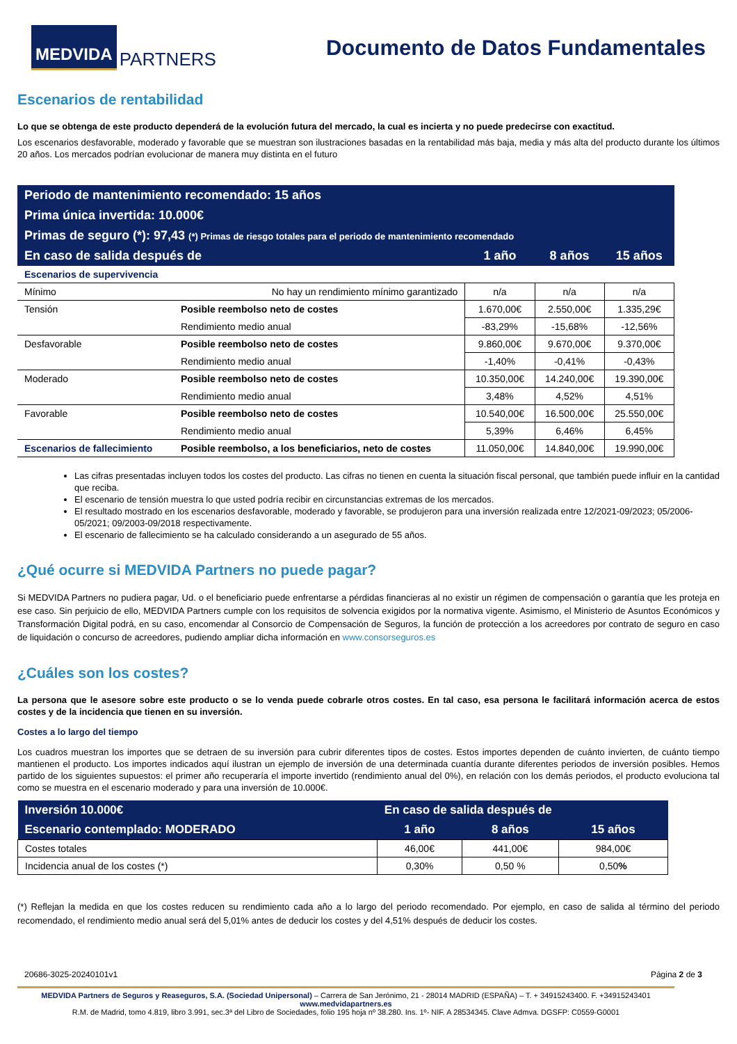MEDVIDA PARTNERS
Documento de Datos Fundamentales
Escenarios de rentabilidad
Lo que se obtenga de este producto dependerá de la evolución futura del mercado, la cual es incierta y no puede predecirse con exactitud.
Los escenarios desfavorable, moderado y favorable que se muestran son ilustraciones basadas en la rentabilidad más baja, media y más alta del producto durante los últimos 20 años. Los mercados podrían evolucionar de manera muy distinta en el futuro
| Periodo de mantenimiento recomendado: 15 años | | | | |
| Prima única invertida: 10.000€ | | | | |
| Primas de seguro (*): 97,43 (*) Primas de riesgo totales para el periodo de mantenimiento recomendado | | | | |
| En caso de salida después de | | 1 año | 8 años | 15 años |
| Escenarios de supervivencia | | | | |
| Mínimo | No hay un rendimiento mínimo garantizado | n/a | n/a | n/a |
| Tensión | Posible reembolso neto de costes | 1.670,00€ | 2.550,00€ | 1.335,29€ |
| | Rendimiento medio anual | -83,29% | -15,68% | -12,56% |
| Desfavorable | Posible reembolso neto de costes | 9.860,00€ | 9.670,00€ | 9.370,00€ |
| | Rendimiento medio anual | -1,40% | -0,41% | -0,43% |
| Moderado | Posible reembolso neto de costes | 10.350,00€ | 14.240,00€ | 19.390,00€ |
| | Rendimiento medio anual | 3,48% | 4,52% | 4,51% |
| Favorable | Posible reembolso neto de costes | 10.540,00€ | 16.500,00€ | 25.550,00€ |
| | Rendimiento medio anual | 5,39% | 6,46% | 6,45% |
| Escenarios de fallecimiento | Posible reembolso, a los beneficiarios, neto de costes | 11.050,00€ | 14.840,00€ | 19.990,00€ |
Las cifras presentadas incluyen todos los costes del producto. Las cifras no tienen en cuenta la situación fiscal personal, que también puede influir en la cantidad que reciba.
El escenario de tensión muestra lo que usted podría recibir en circunstancias extremas de los mercados.
El resultado mostrado en los escenarios desfavorable, moderado y favorable, se produjeron para una inversión realizada entre 12/2021-09/2023; 05/2006-05/2021; 09/2003-09/2018 respectivamente.
El escenario de fallecimiento se ha calculado considerando a un asegurado de 55 años.
¿Qué ocurre si MEDVIDA Partners no puede pagar?
Si MEDVIDA Partners no pudiera pagar, Ud. o el beneficiario puede enfrentarse a pérdidas financieras al no existir un régimen de compensación o garantía que les proteja en ese caso. Sin perjuicio de ello, MEDVIDA Partners cumple con los requisitos de solvencia exigidos por la normativa vigente. Asimismo, el Ministerio de Asuntos Económicos y Transformación Digital podrá, en su caso, encomendar al Consorcio de Compensación de Seguros, la función de protección a los acreedores por contrato de seguro en caso de liquidación o concurso de acreedores, pudiendo ampliar dicha información en www.consorseguros.es
¿Cuáles son los costes?
La persona que le asesore sobre este producto o se lo venda puede cobrarle otros costes. En tal caso, esa persona le facilitará información acerca de estos costes y de la incidencia que tienen en su inversión.
Costes a lo largo del tiempo
Los cuadros muestran los importes que se detraen de su inversión para cubrir diferentes tipos de costes. Estos importes dependen de cuánto invierten, de cuánto tiempo mantienen el producto. Los importes indicados aquí ilustran un ejemplo de inversión de una determinada cuantía durante diferentes periodos de inversión posibles. Hemos partido de los siguientes supuestos: el primer año recuperaría el importe invertido (rendimiento anual del 0%), en relación con los demás periodos, el producto evoluciona tal como se muestra en el escenario moderado y para una inversión de 10.000€.
| Inversión 10.000€ | En caso de salida después de | | |
| Escenario contemplado: MODERADO | 1 año | 8 años | 15 años |
| Costes totales | 46,00€ | 441,00€ | 984,00€ |
| Incidencia anual de los costes (*) | 0,30% | 0,50 % | 0,50 % |
(*) Reflejan la medida en que los costes reducen su rendimiento cada año a lo largo del periodo recomendado. Por ejemplo, en caso de salida al término del periodo recomendado, el rendimiento medio anual será del 5,01% antes de deducir los costes y del 4,51% después de deducir los costes.
20686-3025-20240101v1 Página 2 de 3
MEDVIDA Partners de Seguros y Reaseguros, S.A. (Sociedad Unipersonal) – Carrera de San Jerónimo, 21 - 28014 MADRID (ESPAÑA) – T. + 34915243400. F. +34915243401 www.medvidapartners.es
R.M. de Madrid, tomo 4.819, libro 3.991, sec.3ª del Libro de Sociedades, folio 195 hoja nº 38.280. Ins. 1º- NIF. A 28534345. Clave Admva. DGSFP: C0559-G0001